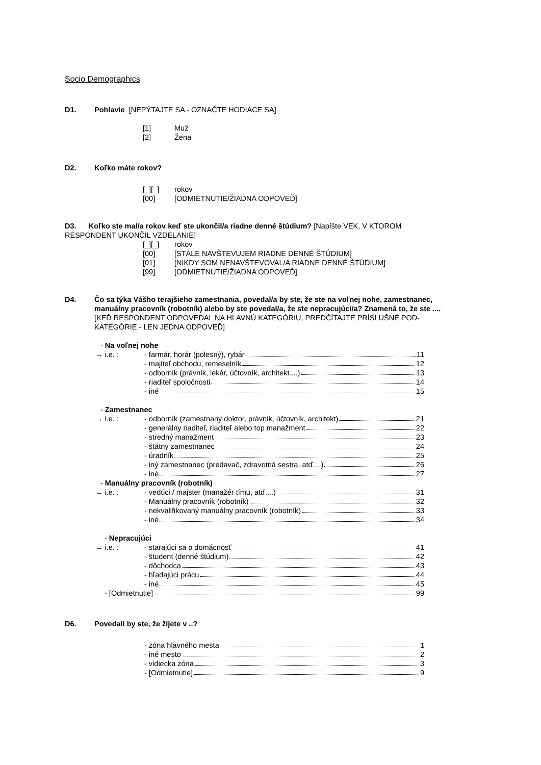Socio Demographics
D1. Pohlavie [NEPÝTAJTE SA - OZNAČTE HODIACE SA]
[1] Muž
[2] Žena
D2. Koľko máte rokov?
[_][_] rokov
[00] [ODMIETNUTIE/ŽIADNA ODPOVEĎ]
D3. Koľko ste mal/a rokov keď ste ukončil/a riadne denné štúdium? [Napíšte VEK, V KTOROM RESPONDENT UKONČIL VZDELANIE]
[_][_] rokov
[00] [STÁLE NAVŠTEVUJEM RIADNE DENNÉ ŠTÚDIUM]
[01] [NIKDY SOM NENAVŠTEVOVAL/A RIADNE DENNÉ ŠTÚDIUM]
[99] [ODMIETNUTIE/ŽIADNA ODPOVEĎ]
D4. Čo sa týka Vášho terajšieho zamestnania, povedal/a by ste, že ste na voľnej nohe, zamestnanec, manuálny pracovník (robotník) alebo by ste povedal/a, že ste nepracujúci/a? Znamená to, že ste ....
[KEĎ RESPONDENT ODPOVEDAL NA HLAVNÚ KATEGÓRIU, PREDČÍTAJTE PRÍSLUŠNÉ POD-KATEGÓRIE - LEN JEDNA ODPOVEĎ]
- Na voľnej nohe
→ i.e. : - farmár, horár (polesný), rybár 11
- majiteľ obchodu, remeselník 12
- odborník (právnik, lekár, účtovník, architekt....) 13
- riaditeľ spoločnosti 14
- iné 15
- Zamestnanec
→ i.e. : - odborník (zamestnaný doktor, právnik, účtovník, architekt) 21
- generálny riaditeľ, riaditeľ alebo top manažment 22
- stredný manažment 23
- štátny zamestnanec 24
- úradník 25
- iný zamestnanec (predavač, zdravotná sestra, atď....) 26
- iné 27
- Manuálny pracovník (robotník)
→ i.e. : - vedúci / majster (manažér tímu, atď....) 31
- Manuálny pracovník (robotník) 32
- nekvalifikovaný manuálny pracovník (robotník) 33
- iné 34
- Nepracujúci
→ i.e. : - starajúci sa o domácnosť 41
- študent (denné štúdium) 42
- dôchodca 43
- hľadajúci prácu 44
- iné 45
- [Odmietnutie] 99
D6. Povedali by ste, že žijete v ..?
- zóna hlavného mesta 1
- iné mesto 2
- vidiecka zóna 3
- [Odmietnutie] 9